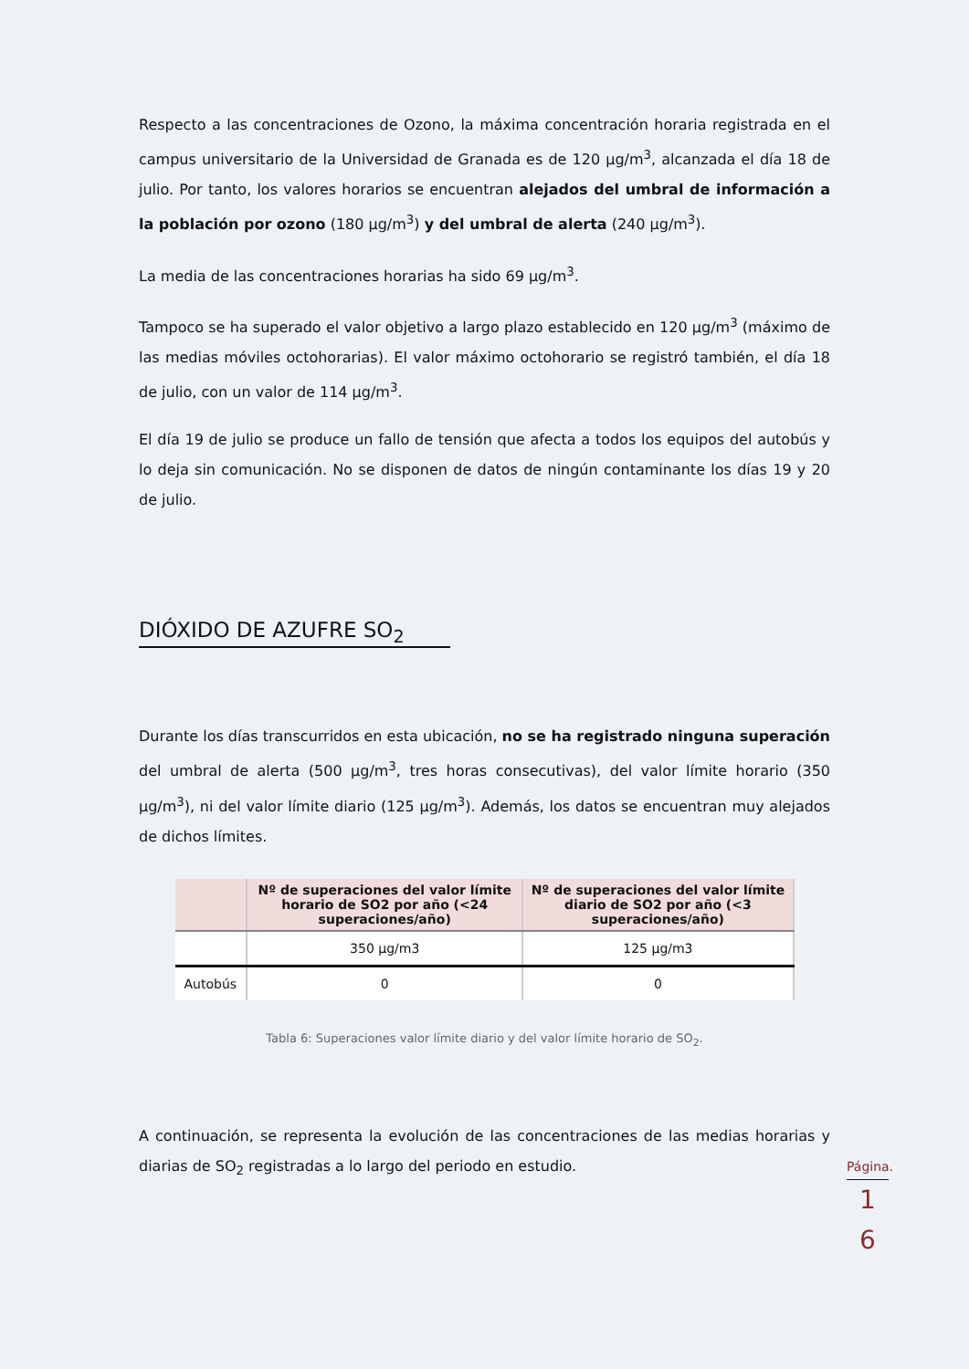Respecto a las concentraciones de Ozono, la máxima concentración horaria registrada en el campus universitario de la Universidad de Granada es de 120 µg/m<sup>3</sup>, alcanzada el día 18 de julio. Por tanto, los valores horarios se encuentran alejados del umbral de información a la población por ozono (180 µg/m<sup>3</sup>) y del umbral de alerta (240 µg/m<sup>3</sup>).
La media de las concentraciones horarias ha sido 69 µg/m<sup>3</sup>.
Tampoco se ha superado el valor objetivo a largo plazo establecido en 120 µg/m<sup>3</sup> (máximo de las medias móviles octohorarias). El valor máximo octohorario se registró también, el día 18 de julio, con un valor de 114 µg/m<sup>3</sup>.
El día 19 de julio se produce un fallo de tensión que afecta a todos los equipos del autobús y lo deja sin comunicación. No se disponen de datos de ningún contaminante los días 19 y 20 de julio.
DIÓXIDO DE AZUFRE SO<sub>2</sub>
Durante los días transcurridos en esta ubicación, no se ha registrado ninguna superación del umbral de alerta (500 µg/m<sup>3</sup>, tres horas consecutivas), del valor límite horario (350 µg/m<sup>3</sup>), ni del valor límite diario (125 µg/m<sup>3</sup>). Además, los datos se encuentran muy alejados de dichos límites.
| | Nº de superaciones del valor límite horario de SO2 por año (<24 superaciones/año) | Nº de superaciones del valor límite diario de SO2 por año (<3 superaciones/año) |
| --- | --- | --- |
| | 350 µg/m3 | 125 µg/m3 |
| Autobús | 0 | 0 |
Tabla 6: Superaciones valor límite diario y del valor límite horario de SO<sub>2</sub>.
A continuación, se representa la evolución de las concentraciones de las medias horarias y diarias de SO<sub>2</sub> registradas a lo largo del periodo en estudio.
Página.
1
6